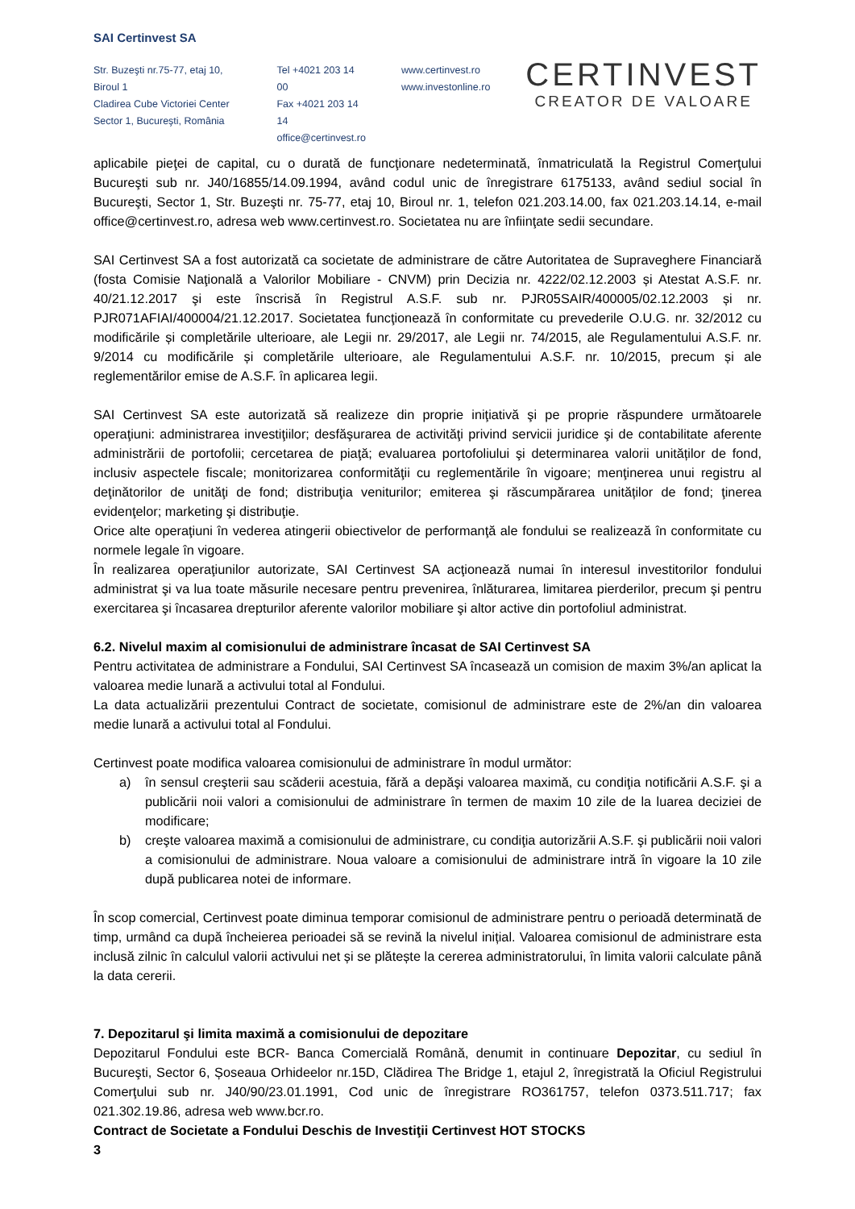SAI Certinvest SA
Str. Buzeşti nr.75-77, etaj 10, Biroul 1
Cladirea Cube Victoriei Center
Sector 1, Bucureşti, România
Tel +4021 203 14 00
Fax +4021 203 14 14
office@certinvest.ro
www.certinvest.ro
www.investonline.ro
CERTINVEST
CREATOR DE VALOARE
aplicabile pieţei de capital, cu o durată de funcţionare nedeterminată, înmatriculată la Registrul Comerţului Bucureşti sub nr. J40/16855/14.09.1994, având codul unic de înregistrare 6175133, având sediul social în Bucureşti, Sector 1, Str. Buzeşti nr. 75-77, etaj 10, Biroul nr. 1, telefon 021.203.14.00, fax 021.203.14.14, e-mail office@certinvest.ro, adresa web www.certinvest.ro. Societatea nu are înfiinţate sedii secundare.
SAI Certinvest SA a fost autorizată ca societate de administrare de către Autoritatea de Supraveghere Financiară (fosta Comisie Naţională a Valorilor Mobiliare - CNVM) prin Decizia nr. 4222/02.12.2003 și Atestat A.S.F. nr. 40/21.12.2017 şi este înscrisă în Registrul A.S.F. sub nr. PJR05SAIR/400005/02.12.2003 și nr. PJR071AFIAI/400004/21.12.2017. Societatea funcţionează în conformitate cu prevederile O.U.G. nr. 32/2012 cu modificările și completările ulterioare, ale Legii nr. 29/2017, ale Legii nr. 74/2015, ale Regulamentului A.S.F. nr. 9/2014 cu modificările și completările ulterioare, ale Regulamentului A.S.F. nr. 10/2015, precum și ale reglementărilor emise de A.S.F. în aplicarea legii.
SAI Certinvest SA este autorizată să realizeze din proprie iniţiativă şi pe proprie răspundere următoarele operaţiuni: administrarea investiţiilor; desfăşurarea de activităţi privind servicii juridice şi de contabilitate aferente administrării de portofolii; cercetarea de piaţă; evaluarea portofoliului şi determinarea valorii unităților de fond, inclusiv aspectele fiscale; monitorizarea conformităţii cu reglementările în vigoare; menţinerea unui registru al deţinătorilor de unităţi de fond; distribuţia veniturilor; emiterea şi răscumpărarea unităților de fond; ţinerea evidenţelor; marketing şi distribuţie.
Orice alte operaţiuni în vederea atingerii obiectivelor de performanţă ale fondului se realizează în conformitate cu normele legale în vigoare.
În realizarea operaţiunilor autorizate, SAI Certinvest SA acţionează numai în interesul investitorilor fondului administrat şi va lua toate măsurile necesare pentru prevenirea, înlăturarea, limitarea pierderilor, precum şi pentru exercitarea şi încasarea drepturilor aferente valorilor mobiliare şi altor active din portofoliul administrat.
6.2. Nivelul maxim al comisionului de administrare încasat de SAI Certinvest SA
Pentru activitatea de administrare a Fondului, SAI Certinvest SA încasează un comision de maxim 3%/an aplicat la valoarea medie lunară a activului total al Fondului.
La data actualizării prezentului Contract de societate, comisionul de administrare este de 2%/an din valoarea medie lunară a activului total al Fondului.
Certinvest poate modifica valoarea comisionului de administrare în modul următor:
a) în sensul creşterii sau scăderii acestuia, fără a depăşi valoarea maximă, cu condiţia notificării A.S.F. şi a publicării noii valori a comisionului de administrare în termen de maxim 10 zile de la luarea deciziei de modificare;
b) creşte valoarea maximă a comisionului de administrare, cu condiţia autorizării A.S.F. şi publicării noii valori a comisionului de administrare. Noua valoare a comisionului de administrare intră în vigoare la 10 zile după publicarea notei de informare.
În scop comercial, Certinvest poate diminua temporar comisionul de administrare pentru o perioadă determinată de timp, urmând ca după încheierea perioadei să se revină la nivelul inițial. Valoarea comisionul de administrare esta inclusă zilnic în calculul valorii activului net și se plătește la cererea administratorului, în limita valorii calculate până la data cererii.
7. Depozitarul şi limita maximă a comisionului de depozitare
Depozitarul Fondului este BCR- Banca Comercială Română, denumit in continuare Depozitar, cu sediul în Bucureşti, Sector 6, Șoseaua Orhideelor nr.15D, Clădirea The Bridge 1, etajul 2, înregistrată la Oficiul Registrului Comerţului sub nr. J40/90/23.01.1991, Cod unic de înregistrare RO361757, telefon 0373.511.717; fax 021.302.19.86, adresa web www.bcr.ro.
Contract de Societate a Fondului Deschis de Investiţii Certinvest HOT STOCKS
3